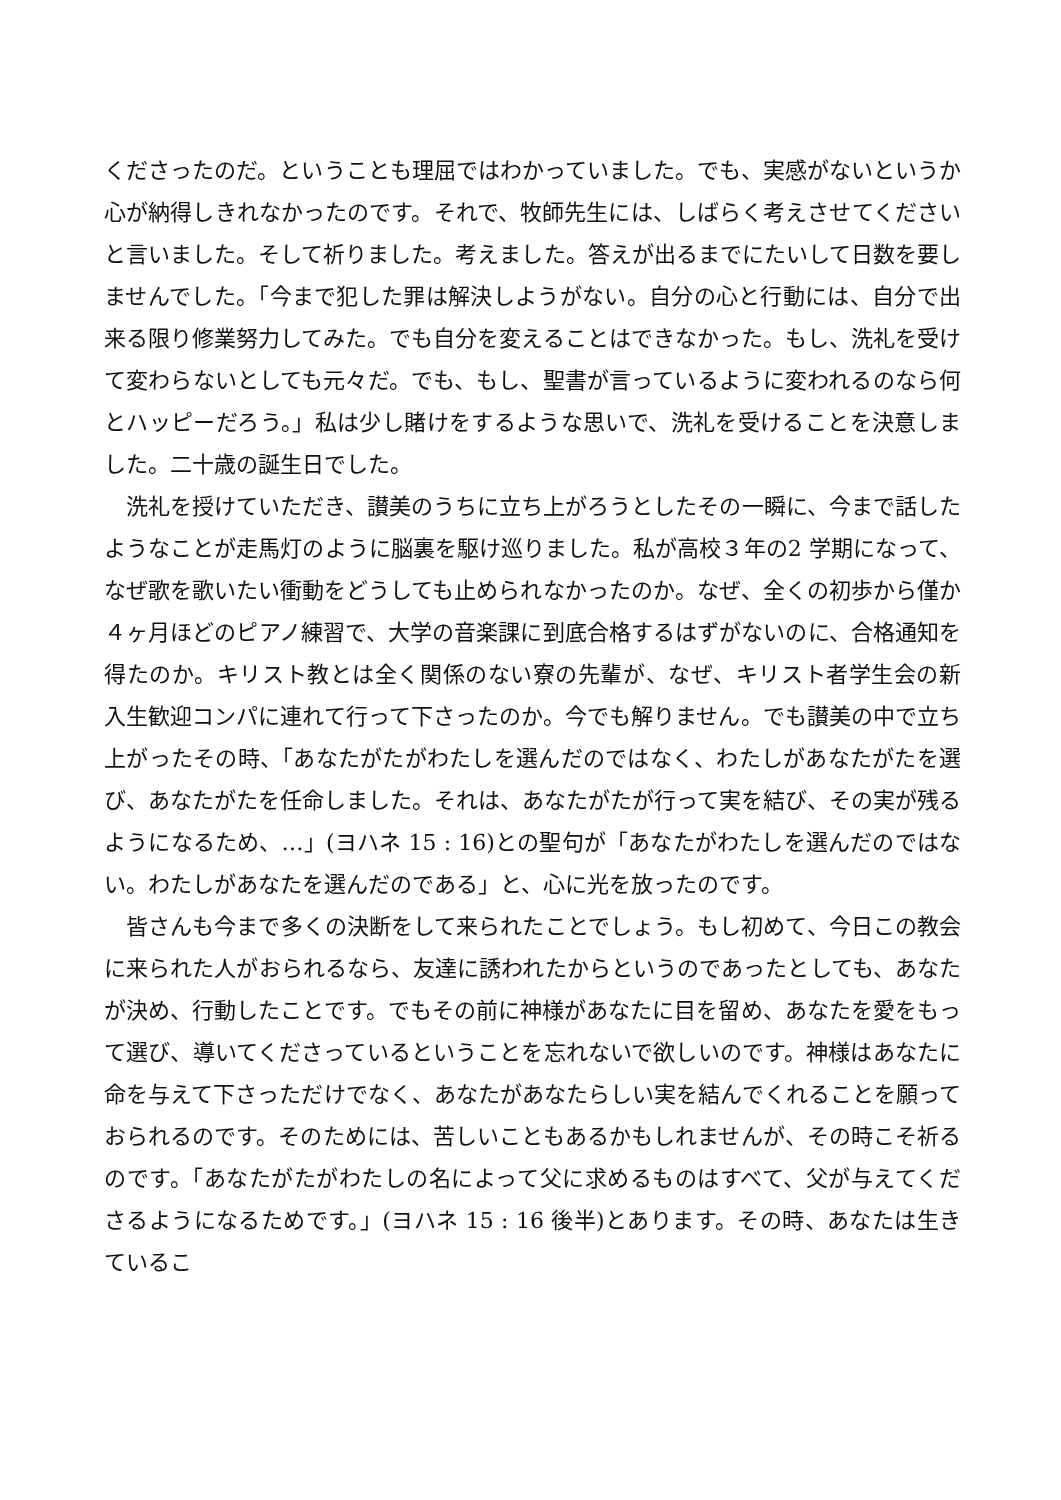くださったのだ。ということも理屈ではわかっていました。でも、実感がないというか心が納得しきれなかったのです。それで、牧師先生には、しばらく考えさせてくださいと言いました。そして祈りました。考えました。答えが出るまでにたいして日数を要しませんでした。「今まで犯した罪は解決しようがない。自分の心と行動には、自分で出来る限り修業努力してみた。でも自分を変えることはできなかった。もし、洗礼を受けて変わらないとしても元々だ。でも、もし、聖書が言っているように変われるのなら何とハッピーだろう。」私は少し賭けをするような思いで、洗礼を受けることを決意しました。二十歳の誕生日でした。
洗礼を授けていただき、讃美のうちに立ち上がろうとしたその一瞬に、今まで話したようなことが走馬灯のように脳裏を駆け巡りました。私が高校３年の2 学期になって、なぜ歌を歌いたい衝動をどうしても止められなかったのか。なぜ、全くの初歩から僅か４ヶ月ほどのピアノ練習で、大学の音楽課に到底合格するはずがないのに、合格通知を得たのか。キリスト教とは全く関係のない寮の先輩が、なぜ、キリスト者学生会の新入生歓迎コンパに連れて行って下さったのか。今でも解りません。でも讃美の中で立ち上がったその時、「あなたがたがわたしを選んだのではなく、わたしがあなたがたを選び、あなたがたを任命しました。それは、あなたがたが行って実を結び、その実が残るようになるため、…」(ヨハネ 15 : 16)との聖句が「あなたがわたしを選んだのではない。わたしがあなたを選んだのである」と、心に光を放ったのです。
皆さんも今まで多くの決断をして来られたことでしょう。もし初めて、今日この教会に来られた人がおられるなら、友達に誘われたからというのであったとしても、あなたが決め、行動したことです。でもその前に神様があなたに目を留め、あなたを愛をもって選び、導いてくださっているということを忘れないで欲しいのです。神様はあなたに命を与えて下さっただけでなく、あなたがあなたらしい実を結んでくれることを願っておられるのです。そのためには、苦しいこともあるかもしれませんが、その時こそ祈るのです。「あなたがたがわたしの名によって父に求めるものはすべて、父が与えてくださるようになるためです。」(ヨハネ 15 : 16 後半)とあります。その時、あなたは生きているこ